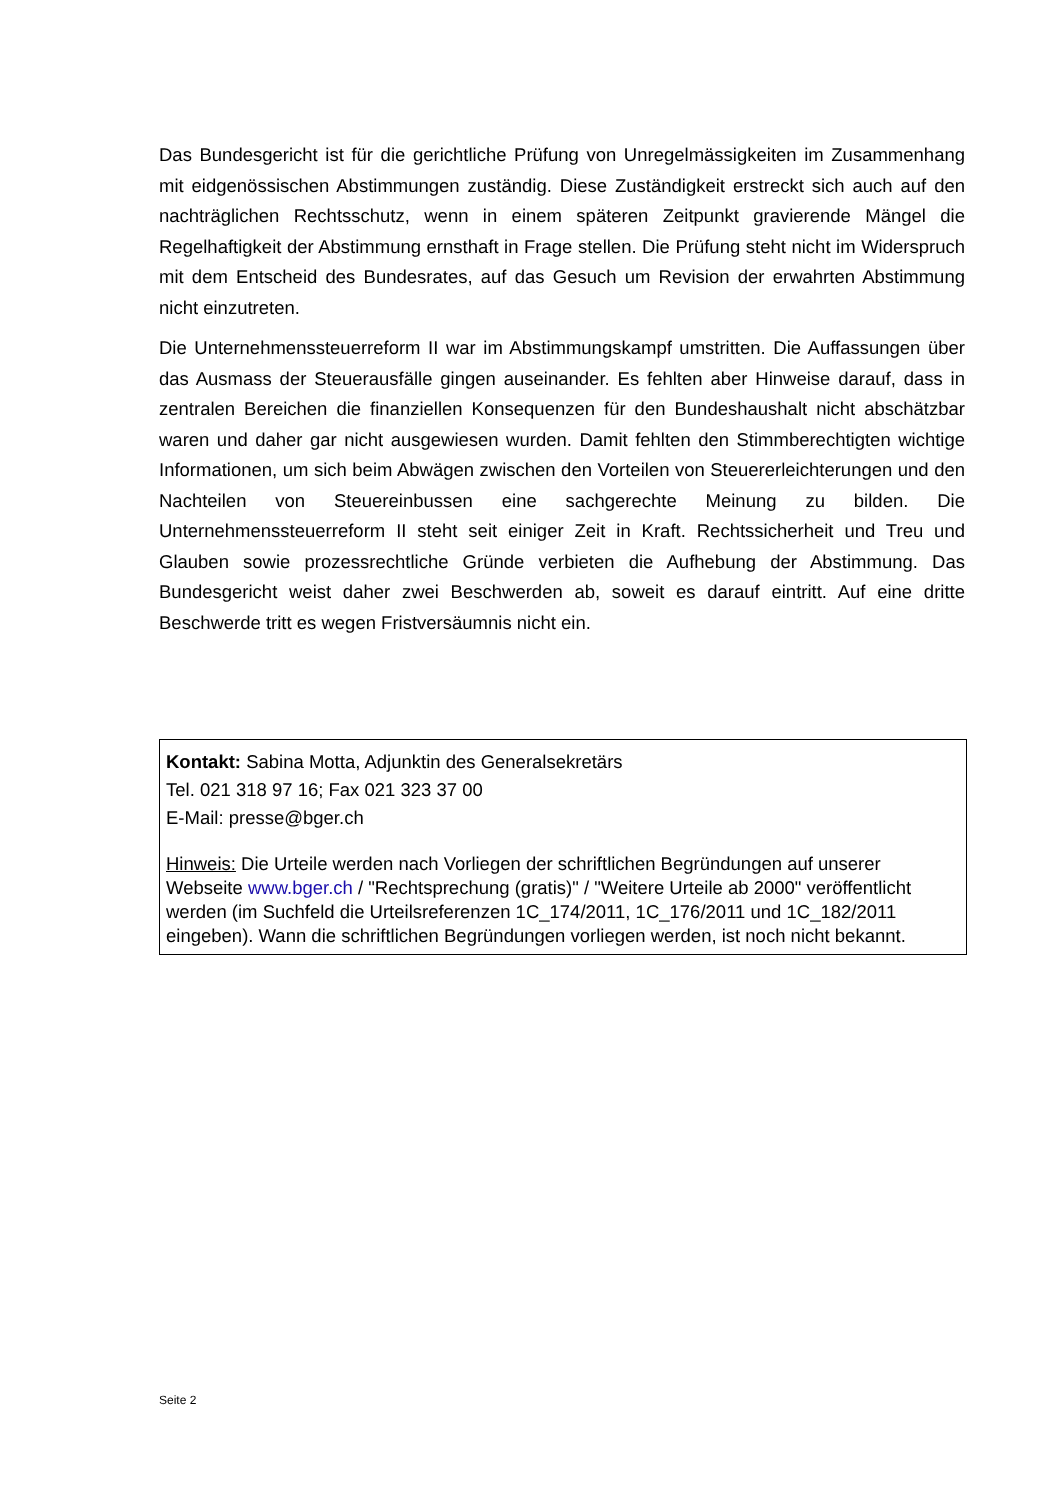Das Bundesgericht ist für die gerichtliche Prüfung von Unregelmässigkeiten im Zusammenhang mit eidgenössischen Abstimmungen zuständig. Diese Zuständigkeit erstreckt sich auch auf den nachträglichen Rechtsschutz, wenn in einem späteren Zeitpunkt gravierende Mängel die Regelhaftigkeit der Abstimmung ernsthaft in Frage stellen. Die Prüfung steht nicht im Widerspruch mit dem Entscheid des Bundesrates, auf das Gesuch um Revision der erwahrten Abstimmung nicht einzutreten.
Die Unternehmenssteuerreform II war im Abstimmungskampf umstritten. Die Auffassungen über das Ausmass der Steuerausfälle gingen auseinander. Es fehlten aber Hinweise darauf, dass in zentralen Bereichen die finanziellen Konsequenzen für den Bundeshaushalt nicht abschätzbar waren und daher gar nicht ausgewiesen wurden. Damit fehlten den Stimmberechtigten wichtige Informationen, um sich beim Abwägen zwischen den Vorteilen von Steuererleichterungen und den Nachteilen von Steuereinbussen eine sachgerechte Meinung zu bilden. Die Unternehmenssteuerreform II steht seit einiger Zeit in Kraft. Rechtssicherheit und Treu und Glauben sowie prozessrechtliche Gründe verbieten die Aufhebung der Abstimmung. Das Bundesgericht weist daher zwei Beschwerden ab, soweit es darauf eintritt. Auf eine dritte Beschwerde tritt es wegen Fristversäumnis nicht ein.
Kontakt: Sabina Motta, Adjunktin des Generalsekretärs
Tel. 021 318 97 16; Fax 021 323 37 00
E-Mail: presse@bger.ch
Hinweis: Die Urteile werden nach Vorliegen der schriftlichen Begründungen auf unserer Webseite www.bger.ch / "Rechtsprechung (gratis)" / "Weitere Urteile ab 2000" veröffentlicht werden (im Suchfeld die Urteilsreferenzen 1C_174/2011, 1C_176/2011 und 1C_182/2011 eingeben). Wann die schriftlichen Begründungen vorliegen werden, ist noch nicht bekannt.
Seite 2